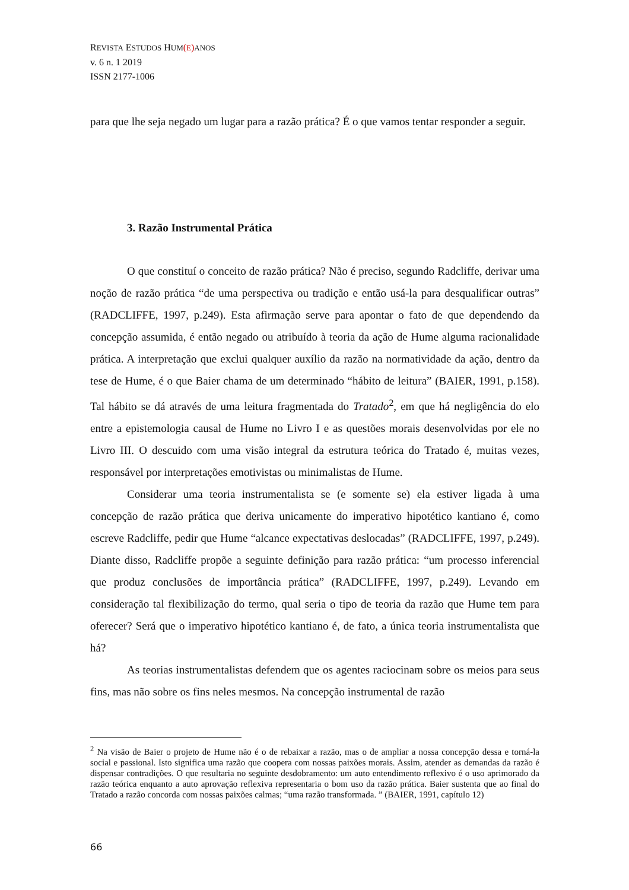REVISTA ESTUDOS HUM(E) ANOS
v. 6 n. 1 2019
ISSN 2177-1006
para que lhe seja negado um lugar para a razão prática? É o que vamos tentar responder a seguir.
3. Razão Instrumental Prática
O que constituí o conceito de razão prática? Não é preciso, segundo Radcliffe, derivar uma noção de razão prática “de uma perspectiva ou tradição e então usá-la para desqualificar outras” (RADCLIFFE, 1997, p.249). Esta afirmação serve para apontar o fato de que dependendo da concepção assumida, é então negado ou atribuído à teoria da ação de Hume alguma racionalidade prática. A interpretação que exclui qualquer auxílio da razão na normatividade da ação, dentro da tese de Hume, é o que Baier chama de um determinado “hábito de leitura” (BAIER, 1991, p.158). Tal hábito se dá através de uma leitura fragmentada do Tratado<sup>2</sup>, em que há negligência do elo entre a epistemologia causal de Hume no Livro I e as questões morais desenvolvidas por ele no Livro III. O descuido com uma visão integral da estrutura teórica do Tratado é, muitas vezes, responsável por interpretações emotivistas ou minimalistas de Hume.
Considerar uma teoria instrumentalista se (e somente se) ela estiver ligada à uma concepção de razão prática que deriva unicamente do imperativo hipotético kantiano é, como escreve Radcliffe, pedir que Hume “alcance expectativas deslocadas” (RADCLIFFE, 1997, p.249). Diante disso, Radcliffe propõe a seguinte definição para razão prática: “um processo inferencial que produz conclusões de importância prática” (RADCLIFFE, 1997, p.249). Levando em consideração tal flexibilização do termo, qual seria o tipo de teoria da razão que Hume tem para oferecer? Será que o imperativo hipotético kantiano é, de fato, a única teoria instrumentalista que há?
As teorias instrumentalistas defendem que os agentes raciocinam sobre os meios para seus fins, mas não sobre os fins neles mesmos. Na concepção instrumental de razão
<sup>2</sup> Na visão de Baier o projeto de Hume não é o de rebaixar a razão, mas o de ampliar a nossa concepção dessa e torná-la social e passional. Isto significa uma razão que coopera com nossas paixões morais. Assim, atender as demandas da razão é dispensar contradições. O que resultaria no seguinte desdobramento: um auto entendimento reflexivo é o uso aprimorado da razão teórica enquanto a auto aprovação reflexiva representaria o bom uso da razão prática. Baier sustenta que ao final do Tratado a razão concorda com nossas paixões calmas; “uma razão transformada. ” (BAIER, 1991, capítulo 12)
66